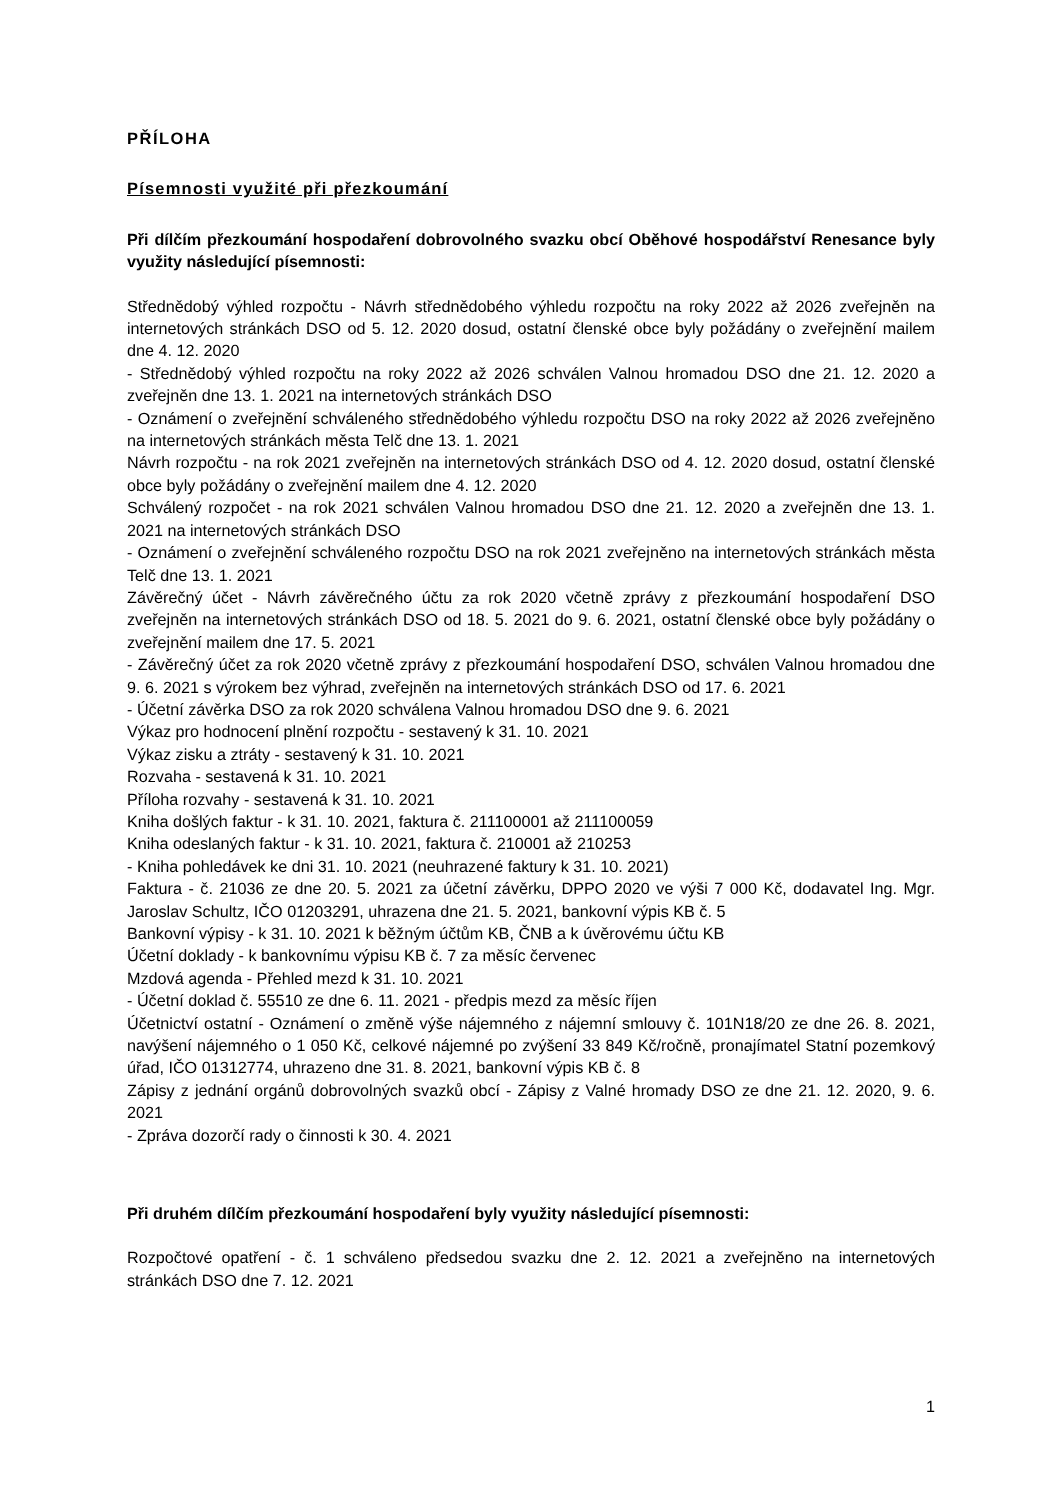PŘÍLOHA
Písemnosti využité při přezkoumání
Při dílčím přezkoumání hospodaření dobrovolného svazku obcí Oběhové hospodářství Renesance byly využity následující písemnosti:
Střednědobý výhled rozpočtu - Návrh střednědobého výhledu rozpočtu na roky 2022 až 2026 zveřejněn na internetových stránkách DSO od 5. 12. 2020 dosud, ostatní členské obce byly požádány o zveřejnění mailem dne 4. 12. 2020
- Střednědobý výhled rozpočtu na roky 2022 až 2026 schválen Valnou hromadou DSO dne 21. 12. 2020 a zveřejněn dne 13. 1. 2021 na internetových stránkách DSO
- Oznámení o zveřejnění schváleného střednědobého výhledu rozpočtu DSO na roky 2022 až 2026 zveřejněno na internetových stránkách města Telč dne 13. 1. 2021
Návrh rozpočtu - na rok 2021 zveřejněn na internetových stránkách DSO od 4. 12. 2020 dosud, ostatní členské obce byly požádány o zveřejnění mailem dne 4. 12. 2020
Schválený rozpočet - na rok 2021 schválen Valnou hromadou DSO dne 21. 12. 2020 a zveřejněn dne 13. 1. 2021 na internetových stránkách DSO
- Oznámení o zveřejnění schváleného rozpočtu DSO na rok 2021 zveřejněno na internetových stránkách města Telč dne 13. 1. 2021
Závěrečný účet - Návrh závěrečného účtu za rok 2020 včetně zprávy z přezkoumání hospodaření DSO zveřejněn na internetových stránkách DSO od 18. 5. 2021 do 9. 6. 2021, ostatní členské obce byly požádány o zveřejnění mailem dne 17. 5. 2021
- Závěrečný účet za rok 2020 včetně zprávy z přezkoumání hospodaření DSO, schválen Valnou hromadou dne 9. 6. 2021 s výrokem bez výhrad, zveřejněn na internetových stránkách DSO od 17. 6. 2021
- Účetní závěrka DSO za rok 2020 schválena Valnou hromadou DSO dne 9. 6. 2021
Výkaz pro hodnocení plnění rozpočtu - sestavený k 31. 10. 2021
Výkaz zisku a ztráty - sestavený k 31. 10. 2021
Rozvaha - sestavená k 31. 10. 2021
Příloha rozvahy - sestavená k 31. 10. 2021
Kniha došlých faktur - k 31. 10. 2021, faktura č. 211100001 až 211100059
Kniha odeslaných faktur - k 31. 10. 2021, faktura č. 210001 až 210253
- Kniha pohledávek ke dni 31. 10. 2021 (neuhrazené faktury k 31. 10. 2021)
Faktura - č. 21036 ze dne 20. 5. 2021 za účetní závěrku, DPPO 2020 ve výši 7 000 Kč, dodavatel Ing. Mgr. Jaroslav Schultz, IČO 01203291, uhrazena dne 21. 5. 2021, bankovní výpis KB č. 5
Bankovní výpisy - k 31. 10. 2021 k běžným účtům KB, ČNB a k úvěrovému účtu KB
Účetní doklady - k bankovnímu výpisu KB č. 7 za měsíc červenec
Mzdová agenda - Přehled mezd k 31. 10. 2021
- Účetní doklad č. 55510 ze dne 6. 11. 2021 - předpis mezd za měsíc říjen
Účetnictví ostatní - Oznámení o změně výše nájemného z nájemní smlouvy č. 101N18/20 ze dne 26. 8. 2021, navýšení nájemného o 1 050 Kč, celkové nájemné po zvýšení 33 849 Kč/ročně, pronajímatel Statní pozemkový úřad, IČO 01312774, uhrazeno dne 31. 8. 2021, bankovní výpis KB č. 8
Zápisy z jednání orgánů dobrovolných svazků obcí - Zápisy z Valné hromady DSO ze dne 21. 12. 2020, 9. 6. 2021
- Zpráva dozorčí rady o činnosti k 30. 4. 2021
Při druhém dílčím přezkoumání hospodaření byly využity následující písemnosti:
Rozpočtové opatření - č. 1 schváleno předsedou svazku dne 2. 12. 2021 a zveřejněno na internetových stránkách DSO dne 7. 12. 2021
1